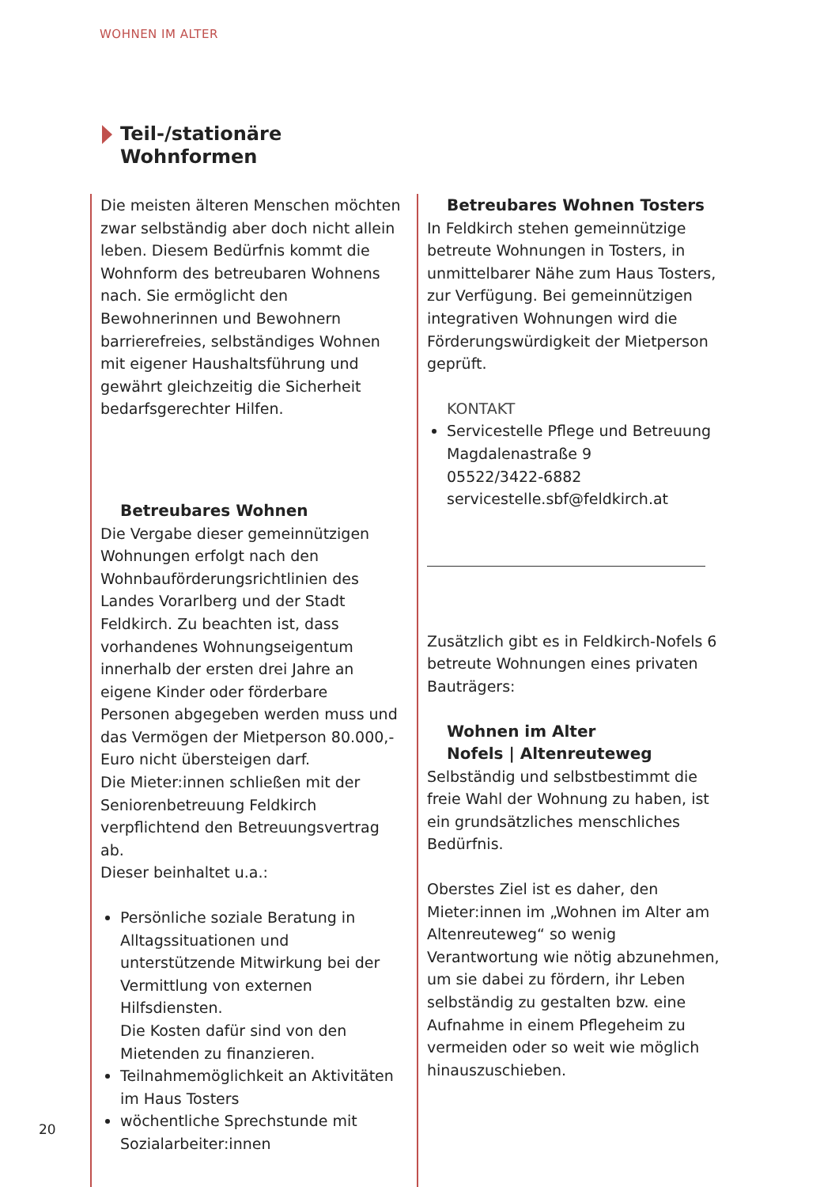WOHNEN IM ALTER
Teil-/stationäre
Wohnformen
Die meisten älteren Menschen möchten zwar selbständig aber doch nicht allein leben. Diesem Bedürfnis kommt die Wohnform des betreubaren Wohnens nach. Sie ermöglicht den Bewohnerinnen und Bewohnern barrierefreies, selbständiges Wohnen mit eigener Haushaltsführung und gewährt gleichzeitig die Sicherheit bedarfsgerechter Hilfen.
Betreubares Wohnen
Die Vergabe dieser gemeinnützigen Wohnungen erfolgt nach den Wohnbauförderungsrichtlinien des Landes Vorarlberg und der Stadt Feldkirch. Zu beachten ist, dass vorhandenes Wohnungseigentum innerhalb der ersten drei Jahre an eigene Kinder oder förderbare Personen abgegeben werden muss und das Vermögen der Mietperson 80.000,- Euro nicht übersteigen darf.
Die Mieter:innen schließen mit der Seniorenbetreuung Feldkirch verpflichtend den Betreuungsvertrag ab.
Dieser beinhaltet u.a.:
Persönliche soziale Beratung in Alltagssituationen und unterstützende Mitwirkung bei der Vermittlung von externen Hilfsdiensten.
Die Kosten dafür sind von den Mietenden zu finanzieren.
Teilnahmemöglichkeit an Aktivitäten im Haus Tosters
wöchentliche Sprechstunde mit Sozialarbeiter:innen
Betreubares Wohnen Tosters
In Feldkirch stehen gemeinnützige betreute Wohnungen in Tosters, in unmittelbarer Nähe zum Haus Tosters, zur Verfügung. Bei gemeinnützigen integrativen Wohnungen wird die Förderungswürdigkeit der Mietperson geprüft.
KONTAKT
Servicestelle Pflege und Betreuung
Magdalenastraße 9
05522/3422-6882
servicestelle.sbf@feldkirch.at
Zusätzlich gibt es in Feldkirch-Nofels 6 betreute Wohnungen eines privaten Bauträgers:
Wohnen im Alter
Nofels | Altenreuteweg
Selbständig und selbstbestimmt die freie Wahl der Wohnung zu haben, ist ein grundsätzliches menschliches Bedürfnis.
Oberstes Ziel ist es daher, den Mieter:innen im „Wohnen im Alter am Altenreuteweg“ so wenig Verantwortung wie nötig abzunehmen, um sie dabei zu fördern, ihr Leben selbständig zu gestalten bzw. eine Aufnahme in einem Pflegeheim zu vermeiden oder so weit wie möglich hinauszuschieben.
20